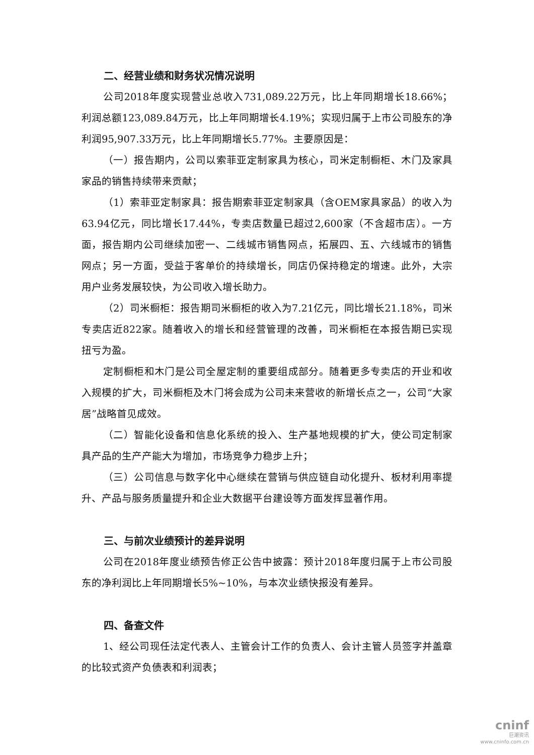二、经营业绩和财务状况情况说明
公司2018年度实现营业总收入731,089.22万元，比上年同期增长18.66%；利润总额123,089.84万元，比上年同期增长4.19%；实现归属于上市公司股东的净利润95,907.33万元，比上年同期增长5.77%。主要原因是：
（一）报告期内，公司以索菲亚定制家具为核心，司米定制橱柜、木门及家具家品的销售持续带来贡献；
（1）索菲亚定制家具：报告期索菲亚定制家具（含OEM家具家品）的收入为63.94亿元，同比增长17.44%，专卖店数量已超过2,600家（不含超市店）。一方面，报告期内公司继续加密一、二线城市销售网点，拓展四、五、六线城市的销售网点；另一方面，受益于客单价的持续增长，同店仍保持稳定的增速。此外，大宗用户业务发展较快，为公司收入增长助力。
（2）司米橱柜：报告期司米橱柜的收入为7.21亿元，同比增长21.18%，司米专卖店近822家。随着收入的增长和经营管理的改善，司米橱柜在本报告期已实现扭亏为盈。
定制橱柜和木门是公司全屋定制的重要组成部分。随着更多专卖店的开业和收入规模的扩大，司米橱柜及木门将会成为公司未来营收的新增长点之一，公司“大家居”战略首见成效。
（二）智能化设备和信息化系统的投入、生产基地规模的扩大，使公司定制家具产品的生产产能大为增加，市场竞争力稳步上升；
（三）公司信息与数字化中心继续在营销与供应链自动化提升、板材利用率提升、产品与服务质量提升和企业大数据平台建设等方面发挥显著作用。
三、与前次业绩预计的差异说明
公司在2018年度业绩预告修正公告中披露：预计2018年度归属于上市公司股东的净利润比上年同期增长5%~10%，与本次业绩快报没有差异。
四、备查文件
1、经公司现任法定代表人、主管会计工作的负责人、会计主管人员签字并盖章的比较式资产负债表和利润表；
cninf
巨潮资讯
www.cninfo.com.cn